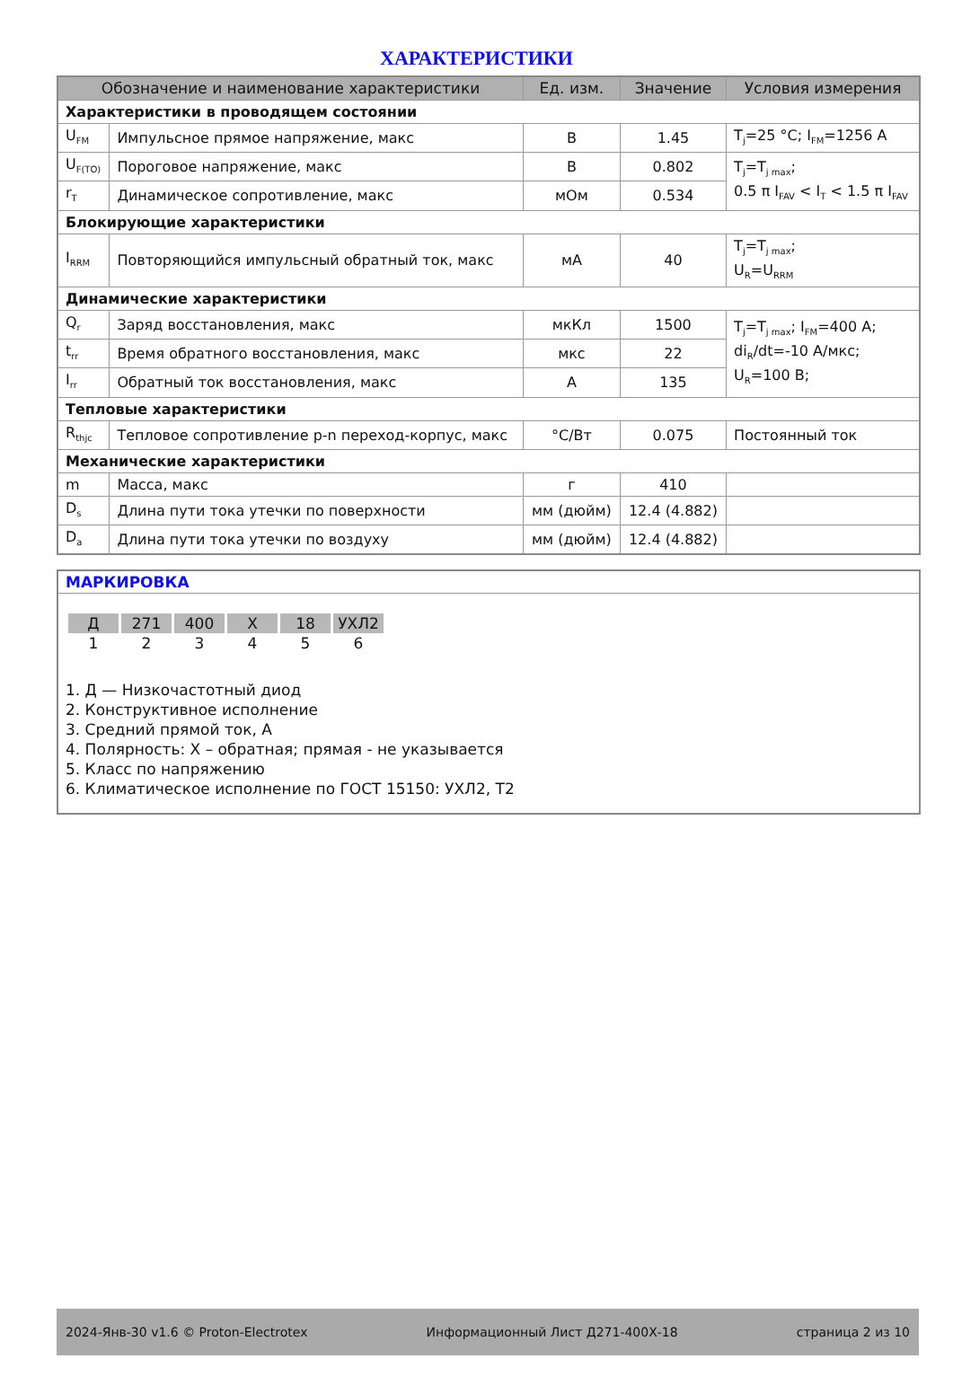ХАРАКТЕРИСТИКИ
| Обозначение и наименование характеристики | | Ед. изм. | Значение | Условия измерения |
| --- | --- | --- | --- | --- |
| Характеристики в проводящем состоянии | | | | |
| U<sub>FM</sub> | Импульсное прямое напряжение, макс | В | 1.45 | T<sub>j</sub>=25 °C; I<sub>FM</sub>=1256 А |
| U<sub>F(TO)</sub> | Пороговое напряжение, макс | В | 0.802 | T<sub>j</sub>=T<sub>j max</sub>; 0.5 π I<sub>FAV</sub> < I<sub>T</sub> < 1.5 π I<sub>FAV</sub> |
| r<sub>T</sub> | Динамическое сопротивление, макс | мОм | 0.534 | |
| Блокирующие характеристики | | | | |
| I<sub>RRM</sub> | Повторяющийся импульсный обратный ток, макс | мА | 40 | T<sub>j</sub>=T<sub>j max</sub>; U<sub>R</sub>=U<sub>RRM</sub> |
| Динамические характеристики | | | | |
| Q<sub>r</sub> | Заряд восстановления, макс | мкКл | 1500 | T<sub>j</sub>=T<sub>j max</sub>; I<sub>FM</sub>=400 А; di<sub>R</sub>/dt=-10 А/мкс; U<sub>R</sub>=100 В; |
| t<sub>rr</sub> | Время обратного восстановления, макс | мкс | 22 | |
| I<sub>rr</sub> | Обратный ток восстановления, макс | А | 135 | |
| Тепловые характеристики | | | | |
| R<sub>thjc</sub> | Тепловое сопротивление p-n переход-корпус, макс | °С/Вт | 0.075 | Постоянный ток |
| Механические характеристики | | | | |
| m | Масса, макс | г | 410 | |
| D<sub>s</sub> | Длина пути тока утечки по поверхности | мм (дюйм) | 12.4 (4.882) | |
| D<sub>a</sub> | Длина пути тока утечки по воздуху | мм (дюйм) | 12.4 (4.882) | |
МАРКИРОВКА
| Д | 271 | 400 | Х | 18 | УХЛ2 |
| 1 | 2 | 3 | 4 | 5 | 6 |
1. Д — Низкочастотный диод
2. Конструктивное исполнение
3. Средний прямой ток, А
4. Полярность: Х – обратная; прямая - не указывается
5. Класс по напряжению
6. Климатическое исполнение по ГОСТ 15150: УХЛ2, Т2
2024-Янв-30 v1.6 © Proton-Electrotex Информационный Лист Д271-400Х-18 страница 2 из 10